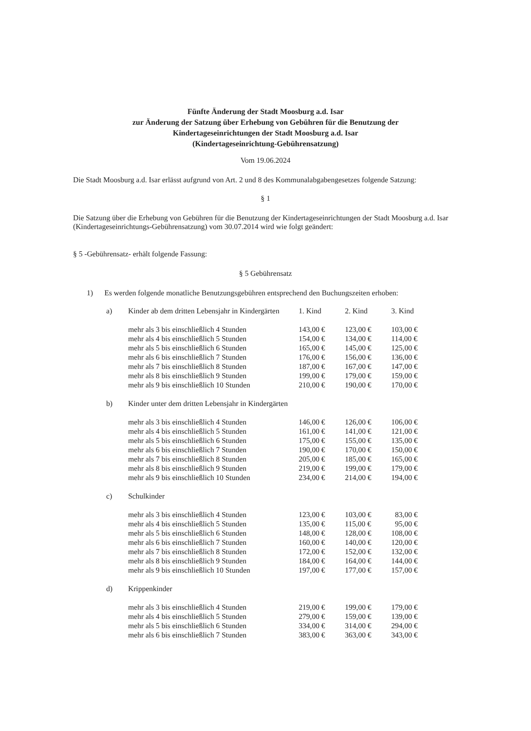Fünfte Änderung der Stadt Moosburg a.d. Isar
zur Änderung der Satzung über Erhebung von Gebühren für die Benutzung der
Kindertageseinrichtungen der Stadt Moosburg a.d. Isar
(Kindertageseinrichtung-Gebührensatzung)
Vom 19.06.2024
Die Stadt Moosburg a.d. Isar erlässt aufgrund von Art. 2 und 8 des Kommunalabgabengesetzes folgende Satzung:
§ 1
Die Satzung über die Erhebung von Gebühren für die Benutzung der Kindertageseinrichtungen der Stadt Moosburg a.d. Isar (Kindertageseinrichtungs-Gebührensatzung) vom 30.07.2014 wird wie folgt geändert:
§ 5 -Gebührensatz- erhält folgende Fassung:
§ 5 Gebührensatz
1) Es werden folgende monatliche Benutzungsgebühren entsprechend den Buchungszeiten erhoben:
| a) | Kinder ab dem dritten Lebensjahr in Kindergärten | 1. Kind | 2. Kind | 3. Kind |
| | mehr als 3 bis einschließlich 4 Stunden | 143,00 € | 123,00 € | 103,00 € |
| | mehr als 4 bis einschließlich 5 Stunden | 154,00 € | 134,00 € | 114,00 € |
| | mehr als 5 bis einschließlich 6 Stunden | 165,00 € | 145,00 € | 125,00 € |
| | mehr als 6 bis einschließlich 7 Stunden | 176,00 € | 156,00 € | 136,00 € |
| | mehr als 7 bis einschließlich 8 Stunden | 187,00 € | 167,00 € | 147,00 € |
| | mehr als 8 bis einschließlich 9 Stunden | 199,00 € | 179,00 € | 159,00 € |
| | mehr als 9 bis einschließlich 10 Stunden | 210,00 € | 190,00 € | 170,00 € |
| b) | Kinder unter dem dritten Lebensjahr in Kindergärten | | | |
| | mehr als 3 bis einschließlich 4 Stunden | 146,00 € | 126,00 € | 106,00 € |
| | mehr als 4 bis einschließlich 5 Stunden | 161,00 € | 141,00 € | 121,00 € |
| | mehr als 5 bis einschließlich 6 Stunden | 175,00 € | 155,00 € | 135,00 € |
| | mehr als 6 bis einschließlich 7 Stunden | 190,00 € | 170,00 € | 150,00 € |
| | mehr als 7 bis einschließlich 8 Stunden | 205,00 € | 185,00 € | 165,00 € |
| | mehr als 8 bis einschließlich 9 Stunden | 219,00 € | 199,00 € | 179,00 € |
| | mehr als 9 bis einschließlich 10 Stunden | 234,00 € | 214,00 € | 194,00 € |
| c) | Schulkinder | | | |
| | mehr als 3 bis einschließlich 4 Stunden | 123,00 € | 103,00 € | 83,00 € |
| | mehr als 4 bis einschließlich 5 Stunden | 135,00 € | 115,00 € | 95,00 € |
| | mehr als 5 bis einschließlich 6 Stunden | 148,00 € | 128,00 € | 108,00 € |
| | mehr als 6 bis einschließlich 7 Stunden | 160,00 € | 140,00 € | 120,00 € |
| | mehr als 7 bis einschließlich 8 Stunden | 172,00 € | 152,00 € | 132,00 € |
| | mehr als 8 bis einschließlich 9 Stunden | 184,00 € | 164,00 € | 144,00 € |
| | mehr als 9 bis einschließlich 10 Stunden | 197,00 € | 177,00 € | 157,00 € |
| d) | Krippenkinder | | | |
| | mehr als 3 bis einschließlich 4 Stunden | 219,00 € | 199,00 € | 179,00 € |
| | mehr als 4 bis einschließlich 5 Stunden | 279,00 € | 159,00 € | 139,00 € |
| | mehr als 5 bis einschließlich 6 Stunden | 334,00 € | 314,00 € | 294,00 € |
| | mehr als 6 bis einschließlich 7 Stunden | 383,00 € | 363,00 € | 343,00 € |